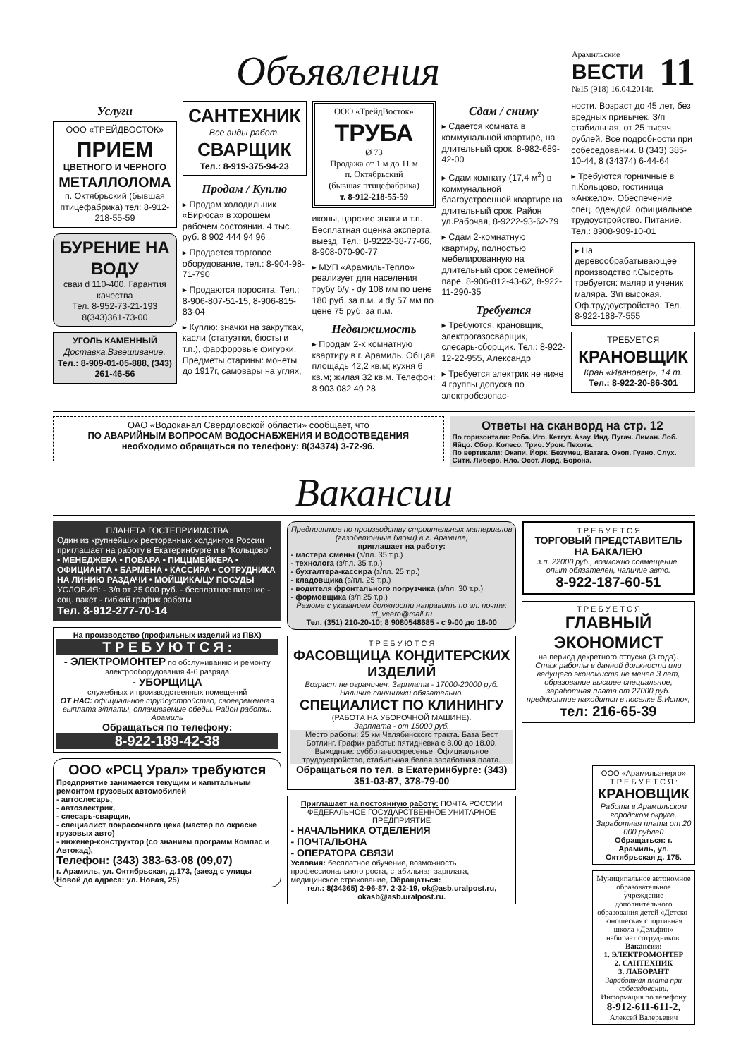Объявления
Арамильские
ВЕСТИ
№15 (918) 16.04.2014г.
11
Услуги
ООО «ТРЕЙДВОСТОК»
ПРИЕМ
ЦВЕТНОГО И ЧЕРНОГО
МЕТАЛЛОЛОМА
п. Октябрьский (бывшая птицефабрика) тел: 8-912-218-55-59
БУРЕНИЕ НА ВОДУ
сваи d 110-400. Гарантия качества
Тел. 8-952-73-21-193
8(343)361-73-00
УГОЛЬ КАМЕННЫЙ
Доставка.Взвешивание.
Тел.: 8-909-01-05-888, (343) 261-46-56
САНТЕХНИК
Все виды работ.
СВАРЩИК
Тел.: 8-919-375-94-23
Продам / Куплю
▸ Продам холодильник «Бирюса» в хорошем рабочем состоянии. 4 тыс. руб. 8 902 444 94 96
▸ Продается торговое оборудование, тел.: 8-904-98-71-790
▸ Продаются поросята. Тел.: 8-906-807-51-15, 8-906-815-83-04
▸ Куплю: значки на закрутках, касли (статуэтки, бюсты и т.п.), фарфоровые фигурки. Предметы старины: монеты до 1917г, самовары на углях,
ООО «ТрейдВосток»
ТРУБА
Ø 73
Продажа от 1 м до 11 м
п. Октябрьский
(бывшая птицефабрика)
т. 8-912-218-55-59
иконы, царские знаки и т.п. Бесплатная оценка эксперта, выезд. Тел.: 8-9222-38-77-66, 8-908-070-90-77
▸ МУП «Арамиль-Тепло» реализует для населения трубу б/у - dy 108 мм по цене 180 руб. за п.м. и dy 57 мм по цене 75 руб. за п.м.
Недвижимость
▸ Продам 2-х комнатную квартиру в г. Арамиль. Общая площадь 42,2 кв.м; кухня 6 кв.м; жилая 32 кв.м. Телефон: 8 903 082 49 28
Сдам / сниму
▸ Сдается комната в коммунальной квартире, на длительный срок. 8-982-689-42-00
▸ Сдам комнату (17,4 м<sup>2</sup>) в коммунальной благоустроенной квартире на длительный срок. Район ул.Рабочая, 8-9222-93-62-79
▸ Сдам 2-комнатную квартиру, полностью мебелированную на длительный срок семейной паре. 8-906-812-43-62, 8-922-11-290-35
Требуется
▸ Требуются: крановщик, электрогазосварщик, слесарь-сборщик. Тел.: 8-922-12-22-955, Александр
▸ Требуется электрик не ниже 4 группы допуска по электробезопас-
ности. Возраст до 45 лет, без вредных привычек. З/п стабильная, от 25 тысяч рублей. Все подробности при собеседовании. 8 (343) 385-10-44, 8 (34374) 6-44-64
▸ Требуются горничные в п.Кольцово, гостиница «Анжело». Обеспечение спец. одеждой, официальное трудоустройство. Питание. Тел.: 8908-909-10-01
▸ На деревообрабатывающее производство г.Сысерть требуется: маляр и ученик маляра. З\п высокая. Оф.трудоустройство. Тел. 8-922-188-7-555
ТРЕБУЕТСЯ
КРАНОВЩИК
Кран «Ивановец», 14 т.
Тел.: 8-922-20-86-301
ОАО «Водоканал Свердловской области» сообщает, что
ПО АВАРИЙНЫМ ВОПРОСАМ ВОДОСНАБЖЕНИЯ И ВОДООТВЕДЕНИЯ
необходимо обращаться по телефону: 8(34374) 3-72-96.
Ответы на сканворд на стр. 12
По горизонтали: Роба. Иго. Кетгут. Азау. Инд. Пугач. Лиман. Лоб. Яйцо. Сбор. Колесо. Трио. Урон. Пехота.
По вертикали: Окапи. Йорк. Безумец. Ватага. Окоп. Гуано. Слух. Сити. Либеро. Нло. Осот. Лорд. Борона.
Вакансии
ПЛАНЕТА ГОСТЕПРИИМСТВА
Один из крупнейших ресторанных холдингов России приглашает на работу в Екатеринбурге и в "Кольцово"
• МЕНЕДЖЕРА • ПОВАРА • ПИЦЦМЕЙКЕРА • ОФИЦИАНТА • БАРМЕНА • КАССИРА • СОТРУДНИКА НА ЛИНИЮ РАЗДАЧИ • МОЙЩИКА/ЦУ ПОСУДЫ
УСЛОВИЯ: - З/п от 25 000 руб. - бесплатное питание - соц. пакет - гибкий график работы
Тел. 8-912-277-70-14
На производство (профильных изделий из ПВХ)
Т Р Е Б У Ю Т С Я :
- ЭЛЕКТРОМОНТЕР по обслуживанию и ремонту электрооборудования 4-6 разряда
- УБОРЩИЦА
служебных и производственных помещений
ОТ НАС: официальное трудоустройство, своевременная выплата з/платы, оплачиваемые обеды. Район работы: Арамиль
Обращаться по телефону:
8-922-189-42-38
ООО «РСЦ Урал» требуются
Предприятие занимается текущим и капитальным ремонтом грузовых автомобилей
- автослесарь,
- автоэлектрик,
- слесарь-сварщик,
- специалист покрасочного цеха (мастер по окраске грузовых авто)
- инженер-конструктор (со знанием программ Компас и Автокад),
Телефон: (343) 383-63-08 (09,07)
г. Арамиль, ул. Октябрьская, д.173, (заезд с улицы Новой до адреса: ул. Новая, 25)
Предприятие по производству строительных материалов (газобетонные блоки) в г. Арамиле,
приглашает на работу:
- мастера смены (з/пл. 35 т.р.)
- технолога (з/пл. 35 т.р.)
- бухгалтера-кассира (з/пл. 25 т.р.)
- кладовщика (з/пл. 25 т.р.)
- водителя фронтального погрузчика (з/пл. 30 т.р.)
- формовщика (з/п 25 т.р.)
Резюме с указанием должности направить по эл. почте: td_veero@mail.ru
Тел. (351) 210-20-10; 8 9080548685 - с 9-00 до 18-00
Т Р Е Б У Ю Т С Я
ФАСОВЩИЦА КОНДИТЕРСКИХ ИЗДЕЛИЙ
Возраст не ограничен. Зарплата - 17000-20000 руб. Наличие санкнижки обязательно.
СПЕЦИАЛИСТ ПО КЛИНИНГУ
(РАБОТА НА УБОРОЧНОЙ МАШИНЕ).
Зарплата - от 15000 руб.
Место работы: 25 км Челябинского тракта. База Бест Ботлинг. График работы: пятидневка с 8.00 до 18.00. Выходные: суббота-воскресенье. Официальное трудоустройство, стабильная белая заработная плата.
Обращаться по тел. в Екатеринбурге: (343) 351-03-87, 378-79-00
Приглашает на постоянную работу: ПОЧТА РОССИИ ФЕДЕРАЛЬНОЕ ГОСУДАРСТВЕННОЕ УНИТАРНОЕ ПРЕДПРИЯТИЕ
- НАЧАЛЬНИКА ОТДЕЛЕНИЯ
- ПОЧТАЛЬОНА
- ОПЕРАТОРА СВЯЗИ
Условия: бесплатное обучение, возможность профессионального роста, стабильная зарплата, медицинское страхование, Обращаться:
тел.: 8(34365) 2-96-87. 2-32-19, ok@asb.uralpost.ru, okasb@asb.uralpost.ru.
Т Р Е Б У Е Т С Я
ТОРГОВЫЙ ПРЕДСТАВИТЕЛЬ НА БАКАЛЕЮ
з.п. 22000 руб., возможно совмещение, опыт обязателен, наличие авто.
8-922-187-60-51
Т Р Е Б У Е Т С Я
ГЛАВНЫЙ ЭКОНОМИСТ
на период декретного отпуска (3 года).
Стаж работы в данной должности или ведущего экономиста не менее 3 лет, образование высшее специальное, заработная плата от 27000 руб. предприятие находится в поселке Б.Исток,
тел: 216-65-39
ООО «Арамильэнерго»
Т Р Е Б У Е Т С Я :
КРАНОВЩИК
Работа в Арамильском городском округе. Заработная плата от 20 000 рублей
Обращаться: г. Арамиль, ул. Октябрьская д. 175.
Муниципальное автономное образовательное учреждение дополнительного образования детей «Детско-юношеская спортивная школа «Дельфин»
набирает сотрудников.
Вакансии:
1. ЭЛЕКТРОМОНТЕР
2. САНТЕХНИК
3. ЛАБОРАНТ
Заработная плата при собеседовании.
Информация по телефону
8-912-611-611-2,
Алексей Валерьевич